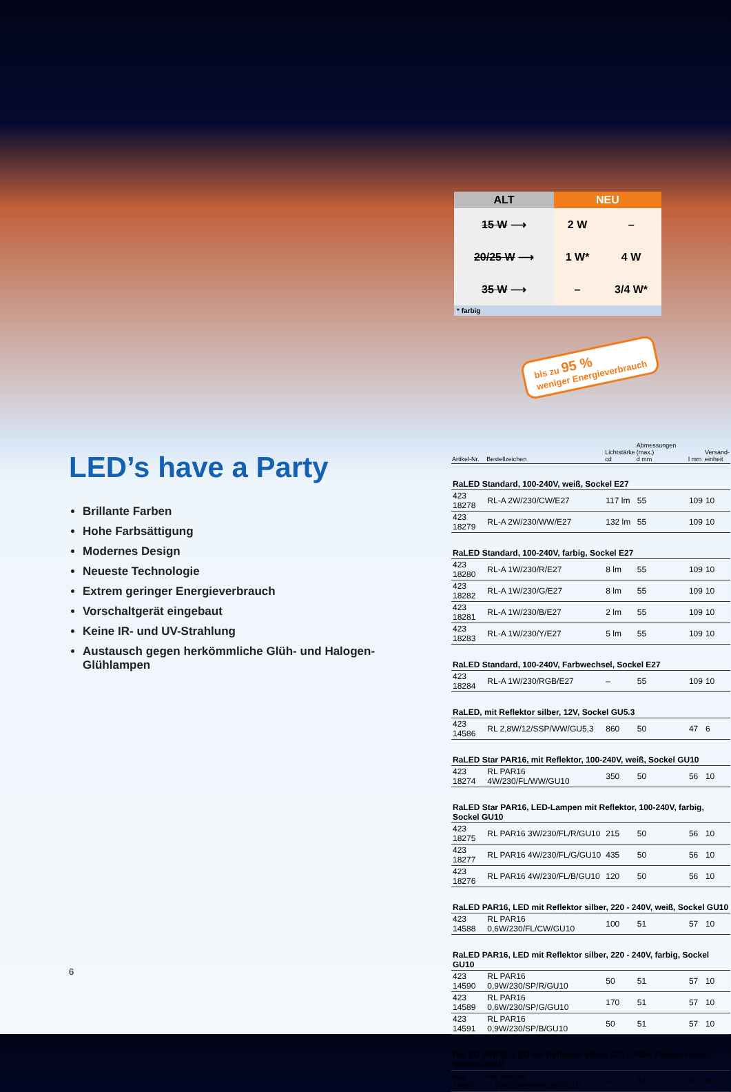| ALT | NEU | |
| --- | --- | --- |
| 15 W ⟶ | 2 W | – |
| 20/25 W ⟶ | 1 W* | 4 W |
| 35 W ⟶ | – | 3/4 W* |
* farbig
bis zu 95 %
weniger Energieverbrauch
LED’s have a Party
Brillante Farben
Hohe Farbsättigung
Modernes Design
Neueste Technologie
Extrem geringer Energieverbrauch
Vorschaltgerät eingebaut
Keine IR- und UV-Strahlung
Austausch gegen herkömmliche Glüh- und Halogen-Glühlampen
| Artikel-Nr. | Bestellzeichen | Lichtstärke cd | Abmessungen (max.) d mm | l mm | Versand- einheit |
| --- | --- | --- | --- | --- | --- |
| RaLED Standard, 100-240V, weiß, Sockel E27 | | | | | |
| 423 18278 | RL-A 2W/230/CW/E27 | 117 lm | 55 | 109 | 10 |
| 423 18279 | RL-A 2W/230/WW/E27 | 132 lm | 55 | 109 | 10 |
| RaLED Standard, 100-240V, farbig, Sockel E27 | | | | | |
| 423 18280 | RL-A 1W/230/R/E27 | 8 lm | 55 | 109 | 10 |
| 423 18282 | RL-A 1W/230/G/E27 | 8 lm | 55 | 109 | 10 |
| 423 18281 | RL-A 1W/230/B/E27 | 2 lm | 55 | 109 | 10 |
| 423 18283 | RL-A 1W/230/Y/E27 | 5 lm | 55 | 109 | 10 |
| RaLED Standard, 100-240V, Farbwechsel, Sockel E27 | | | | | |
| 423 18284 | RL-A 1W/230/RGB/E27 | – | 55 | 109 | 10 |
| RaLED, mit Reflektor silber, 12V, Sockel GU5.3 | | | | | |
| 423 14586 | RL 2,8W/12/SSP/WW/GU5,3 | 860 | 50 | 47 | 6 |
| RaLED Star PAR16, mit Reflektor, 100-240V, weiß, Sockel GU10 | | | | | |
| 423 18274 | RL PAR16 4W/230/FL/WW/GU10 | 350 | 50 | 56 | 10 |
| RaLED Star PAR16, LED-Lampen mit Reflektor, 100-240V, farbig, Sockel GU10 | | | | | |
| 423 18275 | RL PAR16 3W/230/FL/R/GU10 | 215 | 50 | 56 | 10 |
| 423 18277 | RL PAR16 4W/230/FL/G/GU10 | 435 | 50 | 56 | 10 |
| 423 18276 | RL PAR16 4W/230/FL/B/GU10 | 120 | 50 | 56 | 10 |
| RaLED PAR16, LED mit Reflektor silber, 220 - 240V, weiß, Sockel GU10 | | | | | |
| 423 14588 | RL PAR16 0,6W/230/FL/CW/GU10 | 100 | 51 | 57 | 10 |
| RaLED PAR16, LED mit Reflektor silber, 220 - 240V, farbig, Sockel GU10 | | | | | |
| 423 14590 | RL PAR16 0,9W/230/SP/R/GU10 | 50 | 51 | 57 | 10 |
| 423 14589 | RL PAR16 0,6W/230/SP/G/GU10 | 170 | 51 | 57 | 10 |
| 423 14591 | RL PAR16 0,9W/230/SP/B/GU10 | 50 | 51 | 57 | 10 |
| RaLED PAR16, LED mit Reflektor silber, 220 - 240V, Farbwechsel, Sockel GU10 | | | | | |
| 423 14587 | RL PAR16 0,7W/230/SP/RGB/GU10 | – | 51 | 57 | 10 |
6